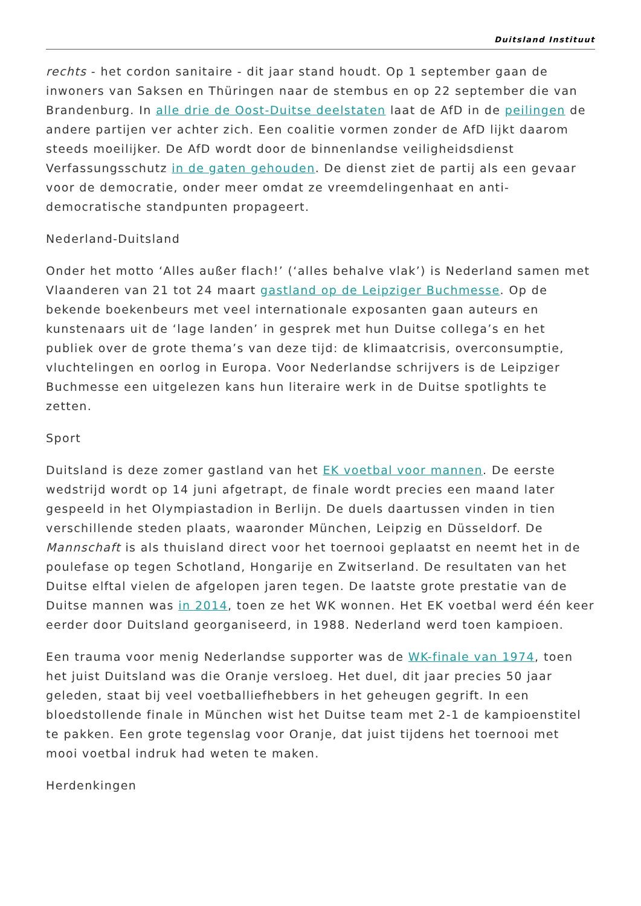Duitsland Instituut
rechts - het cordon sanitaire - dit jaar stand houdt. Op 1 september gaan de inwoners van Saksen en Thüringen naar de stembus en op 22 september die van Brandenburg. In alle drie de Oost-Duitse deelstaten laat de AfD in de peilingen de andere partijen ver achter zich. Een coalitie vormen zonder de AfD lijkt daarom steeds moeilijker. De AfD wordt door de binnenlandse veiligheidsdienst Verfassungsschutz in de gaten gehouden. De dienst ziet de partij als een gevaar voor de democratie, onder meer omdat ze vreemdelingenhaat en anti-democratische standpunten propageert.
Nederland-Duitsland
Onder het motto ‘Alles außer flach!’ (‘alles behalve vlak’) is Nederland samen met Vlaanderen van 21 tot 24 maart gastland op de Leipziger Buchmesse. Op de bekende boekenbeurs met veel internationale exposanten gaan auteurs en kunstenaars uit de ‘lage landen’ in gesprek met hun Duitse collega’s en het publiek over de grote thema’s van deze tijd: de klimaatcrisis, overconsumptie, vluchtelingen en oorlog in Europa. Voor Nederlandse schrijvers is de Leipziger Buchmesse een uitgelezen kans hun literaire werk in de Duitse spotlights te zetten.
Sport
Duitsland is deze zomer gastland van het EK voetbal voor mannen. De eerste wedstrijd wordt op 14 juni afgetrapt, de finale wordt precies een maand later gespeeld in het Olympiastadion in Berlijn. De duels daartussen vinden in tien verschillende steden plaats, waaronder München, Leipzig en Düsseldorf. De Mannschaft is als thuisland direct voor het toernooi geplaatst en neemt het in de poulefase op tegen Schotland, Hongarije en Zwitserland. De resultaten van het Duitse elftal vielen de afgelopen jaren tegen. De laatste grote prestatie van de Duitse mannen was in 2014, toen ze het WK wonnen. Het EK voetbal werd één keer eerder door Duitsland georganiseerd, in 1988. Nederland werd toen kampioen.
Een trauma voor menig Nederlandse supporter was de WK-finale van 1974, toen het juist Duitsland was die Oranje versloeg. Het duel, dit jaar precies 50 jaar geleden, staat bij veel voetballiefhebbers in het geheugen gegrift. In een bloedstollende finale in München wist het Duitse team met 2-1 de kampioenstitel te pakken. Een grote tegenslag voor Oranje, dat juist tijdens het toernooi met mooi voetbal indruk had weten te maken.
Herdenkingen